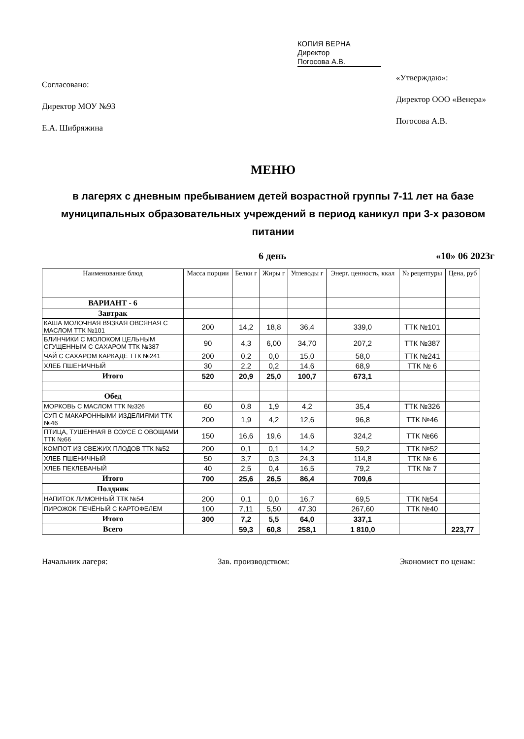Согласовано:
Директор МОУ №93
Е.А. Шибряжина
КОПИЯ ВЕРНА
Директор
Погосова А.В.
«Утверждаю»:
Директор ООО «Венера»
Погосова А.В.
МЕНЮ
в лагерях с дневным пребыванием детей возрастной группы 7-11 лет на базе муниципальных образовательных учреждений в период каникул при 3-х разовом питании
6 день «10» 06 2023г
| Наименование блюд | Масса порции | Белки г | Жиры г | Углеводы г | Энерг. ценность, ккал | № рецептуры | Цена, руб |
| --- | --- | --- | --- | --- | --- | --- | --- |
| ВАРИАНТ - 6 | | | | | | | |
| Завтрак | | | | | | | |
| КАША МОЛОЧНАЯ ВЯЗКАЯ ОВСЯНАЯ С МАСЛОМ ТТК №101 | 200 | 14,2 | 18,8 | 36,4 | 339,0 | ТТК №101 | |
| БЛИНЧИКИ С МОЛОКОМ ЦЕЛЬНЫМ СГУЩЕННЫМ С САХАРОМ ТТК №387 | 90 | 4,3 | 6,00 | 34,70 | 207,2 | ТТК №387 | |
| ЧАЙ С САХАРОМ КАРКАДЕ ТТК №241 | 200 | 0,2 | 0,0 | 15,0 | 58,0 | ТТК №241 | |
| ХЛЕБ ПШЕНИЧНЫЙ | 30 | 2,2 | 0,2 | 14,6 | 68,9 | ТТК № 6 | |
| Итого | 520 | 20,9 | 25,0 | 100,7 | 673,1 | | |
| Обед | | | | | | | |
| МОРКОВЬ С МАСЛОМ ТТК №326 | 60 | 0,8 | 1,9 | 4,2 | 35,4 | ТТК №326 | |
| СУП С МАКАРОННЫМИ ИЗДЕЛИЯМИ ТТК №46 | 200 | 1,9 | 4,2 | 12,6 | 96,8 | ТТК №46 | |
| ПТИЦА, ТУШЕННАЯ В СОУСЕ С ОВОЩАМИ ТТК №66 | 150 | 16,6 | 19,6 | 14,6 | 324,2 | ТТК №66 | |
| КОМПОТ ИЗ СВЕЖИХ ПЛОДОВ ТТК №52 | 200 | 0,1 | 0,1 | 14,2 | 59,2 | ТТК №52 | |
| ХЛЕБ ПШЕНИЧНЫЙ | 50 | 3,7 | 0,3 | 24,3 | 114,8 | ТТК № 6 | |
| ХЛЕБ ПЕКЛЕВАНЫЙ | 40 | 2,5 | 0,4 | 16,5 | 79,2 | ТТК № 7 | |
| Итого | 700 | 25,6 | 26,5 | 86,4 | 709,6 | | |
| Полдник | | | | | | | |
| НАПИТОК ЛИМОННЫЙ ТТК №54 | 200 | 0,1 | 0,0 | 16,7 | 69,5 | ТТК №54 | |
| ПИРОЖОК ПЕЧЁНЫЙ С КАРТОФЕЛЕМ | 100 | 7,11 | 5,50 | 47,30 | 267,60 | ТТК №40 | |
| Итого | 300 | 7,2 | 5,5 | 64,0 | 337,1 | | |
| Всего | | 59,3 | 60,8 | 258,1 | 1 810,0 | | 223,77 |
Начальник лагеря: Зав. производством: Экономист по ценам: